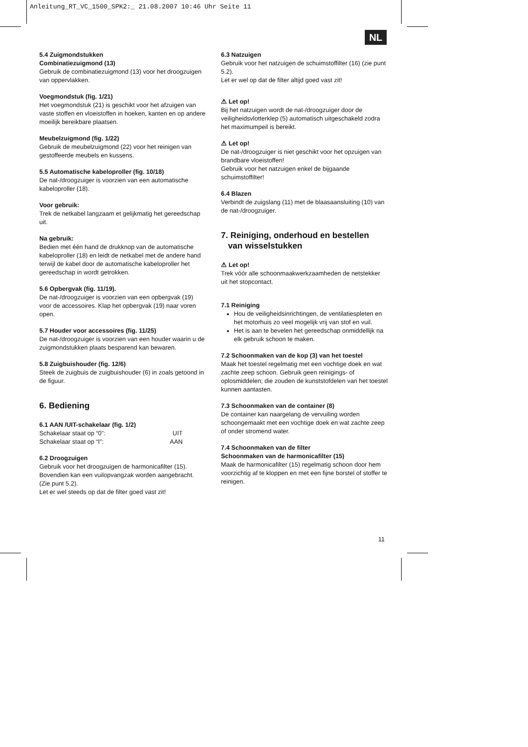Anleitung_RT_VC_1500_SPK2:_ 21.08.2007 10:46 Uhr Seite 11
NL
5.4 Zuigmondstukken
Combinatiezuigmond (13)
Gebruik de combinatiezuigmond (13) voor het droogzuigen van oppervlakken.
Voegmondstuk (fig. 1/21)
Het voegmondstuk (21) is geschikt voor het afzuigen van vaste stoffen en vloeistoffen in hoeken, kanten en op andere moeilijk bereikbare plaatsen.
Meubelzuigmond (fig. 1/22)
Gebruik de meubelzuigmond (22) voor het reinigen van gestoffeerde meubels en kussens.
5.5 Automatische kabeloproller (fig. 10/18)
De nat-/droogzuiger is voorzien van een automatische kabeloproller (18).
Voor gebruik:
Trek de netkabel langzaam et gelijkmatig het gereedschap uit.
Na gebruik:
Bedien met één hand de drukknop van de automatische kabeloproller (18) en leidt de netkabel met de andere hand terwijl de kabel door de automatische kabeloproller het gereedschap in wordt getrokken.
5.6 Opbergvak (fig. 11/19).
De nat-/droogzuiger is voorzien van een opbergvak (19) voor de accessoires. Klap het opbergvak (19) naar voren open.
5.7 Houder voor accessoires (fig. 11/25)
De nat-/droogzuiger is voorzien van een houder waarin u de zuigmondstukken plaats besparend kan bewaren.
5.8 Zuigbuishouder (fig. 12/6)
Steek de zuigbuis de zuigbuishouder (6) in zoals getoond in de figuur.
6. Bediening
6.1 AAN /UIT-schakelaar (fig. 1/2)
Schakelaar staat op “0”: UIT
Schakelaar staat op “I”: AAN
6.2 Droogzuigen
Gebruik voor het droogzuigen de harmonicafilter (15). Bovendien kan een vuilopvangzak worden aangebracht. (Zie punt 5.2).
Let er wel steeds op dat de filter goed vast zit!
6.3 Natzuigen
Gebruik voor het natzuigen de schuimstoffilter (16) (zie punt 5.2).
Let er wel op dat de filter altijd goed vast zit!
⚠ Let op!
Bij het natzuigen wordt de nat-/droogzuiger door de veiligheidsvlotterklep (5) automatisch uitgeschakeld zodra het maximumpeil is bereikt.
⚠ Let op!
De nat-/droogzuiger is niet geschikt voor het opzuigen van brandbare vloeistoffen!
Gebruik voor het natzuigen enkel de bijgaande schuimstoffilter!
6.4 Blazen
Verbindt de zuigslang (11) met de blaasaansluiting (10) van de nat-/droogzuiger.
7. Reiniging, onderhoud en bestellen
van wisselstukken
⚠ Let op!
Trek vóór alle schoonmaakwerkzaamheden de netstekker uit het stopcontact.
7.1 Reiniging
Hou de veiligheidsinrichtingen, de ventilatiespleten en het motorhuis zo veel mogelijk vrij van stof en vuil.
Het is aan te bevelen het gereedschap onmiddellijk na elk gebruik schoon te maken.
7.2 Schoonmaken van de kop (3) van het toestel
Maak het toestel regelmatig met een vochtige doek en wat zachte zeep schoon. Gebruik geen reinigings- of oplosmiddelen; die zouden de kunststofdelen van het toestel kunnen aantasten.
7.3 Schoonmaken van de container (8)
De container kan naargelang de vervuiling worden schoongemaakt met een vochtige doek en wat zachte zeep of onder stromend water.
7.4 Schoonmaken van de filter
Schoonmaken van de harmonicafilter (15)
Maak de harmonicafilter (15) regelmatig schoon door hem voorzichtig af te kloppen en met een fijne borstel of stoffer te reinigen.
11